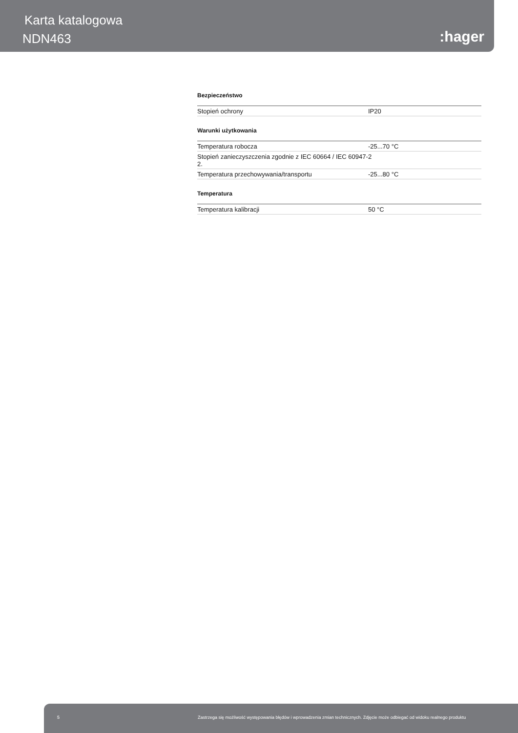Karta katalogowa
NDN463 :hager
Bezpieczeństwo
| Stopień ochrony | IP20 |
Warunki użytkowania
| Temperatura robocza | -25...70 °C |
| Stopień zanieczyszczenia zgodnie z IEC 60664 / IEC 60947-2. | 2 |
| Temperatura przechowywania/transportu | -25...80 °C |
Temperatura
| Temperatura kalibracji | 50 °C |
5 Zastrzega się możliwość występowania błędów i wprowadzenia zmian technicznych. Zdjęcie może odbiegać od widoku realnego produktu